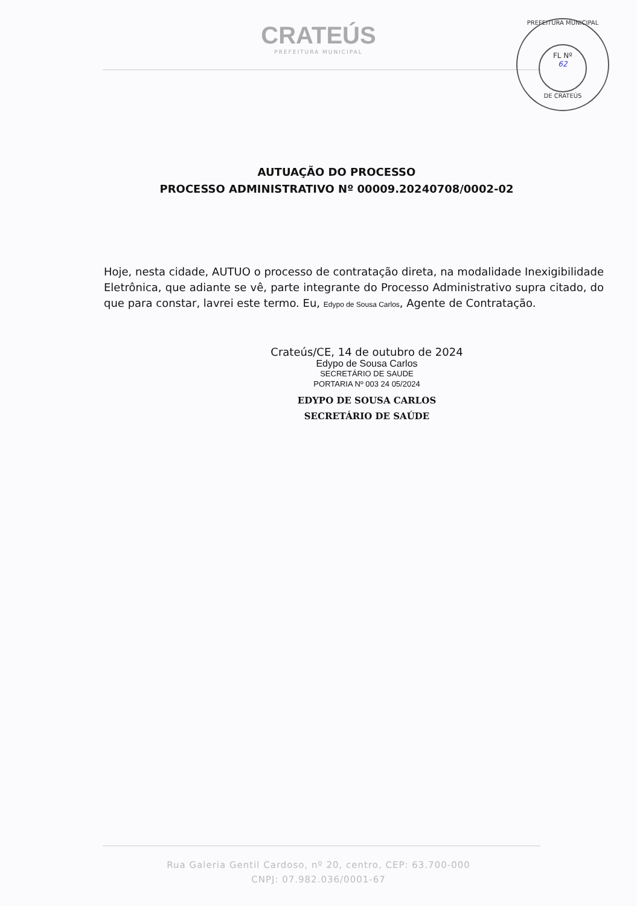CRATEÚS
PREFEITURA MUNICIPAL
PREFEITURA MUNICIPAL
FL Nº
62
DE CRATEÚS
AUTUAÇÃO DO PROCESSO
PROCESSO ADMINISTRATIVO Nº 00009.20240708/0002-02
Hoje, nesta cidade, AUTUO o processo de contratação direta, na modalidade Inexigibilidade Eletrônica, que adiante se vê, parte integrante do Processo Administrativo supra citado, do que para constar, lavrei este termo. Eu, Edypo de Sousa Carlos, Agente de Contratação.
Crateús/CE, 14 de outubro de 2024
Edypo de Sousa Carlos
SECRETÁRIO DE SAUDE
PORTARIA Nº 003 24 05/2024
EDYPO DE SOUSA CARLOS
SECRETÁRIO DE SAÚDE
Rua Galeria Gentil Cardoso, nº 20, centro, CEP: 63.700-000
CNPJ: 07.982.036/0001-67